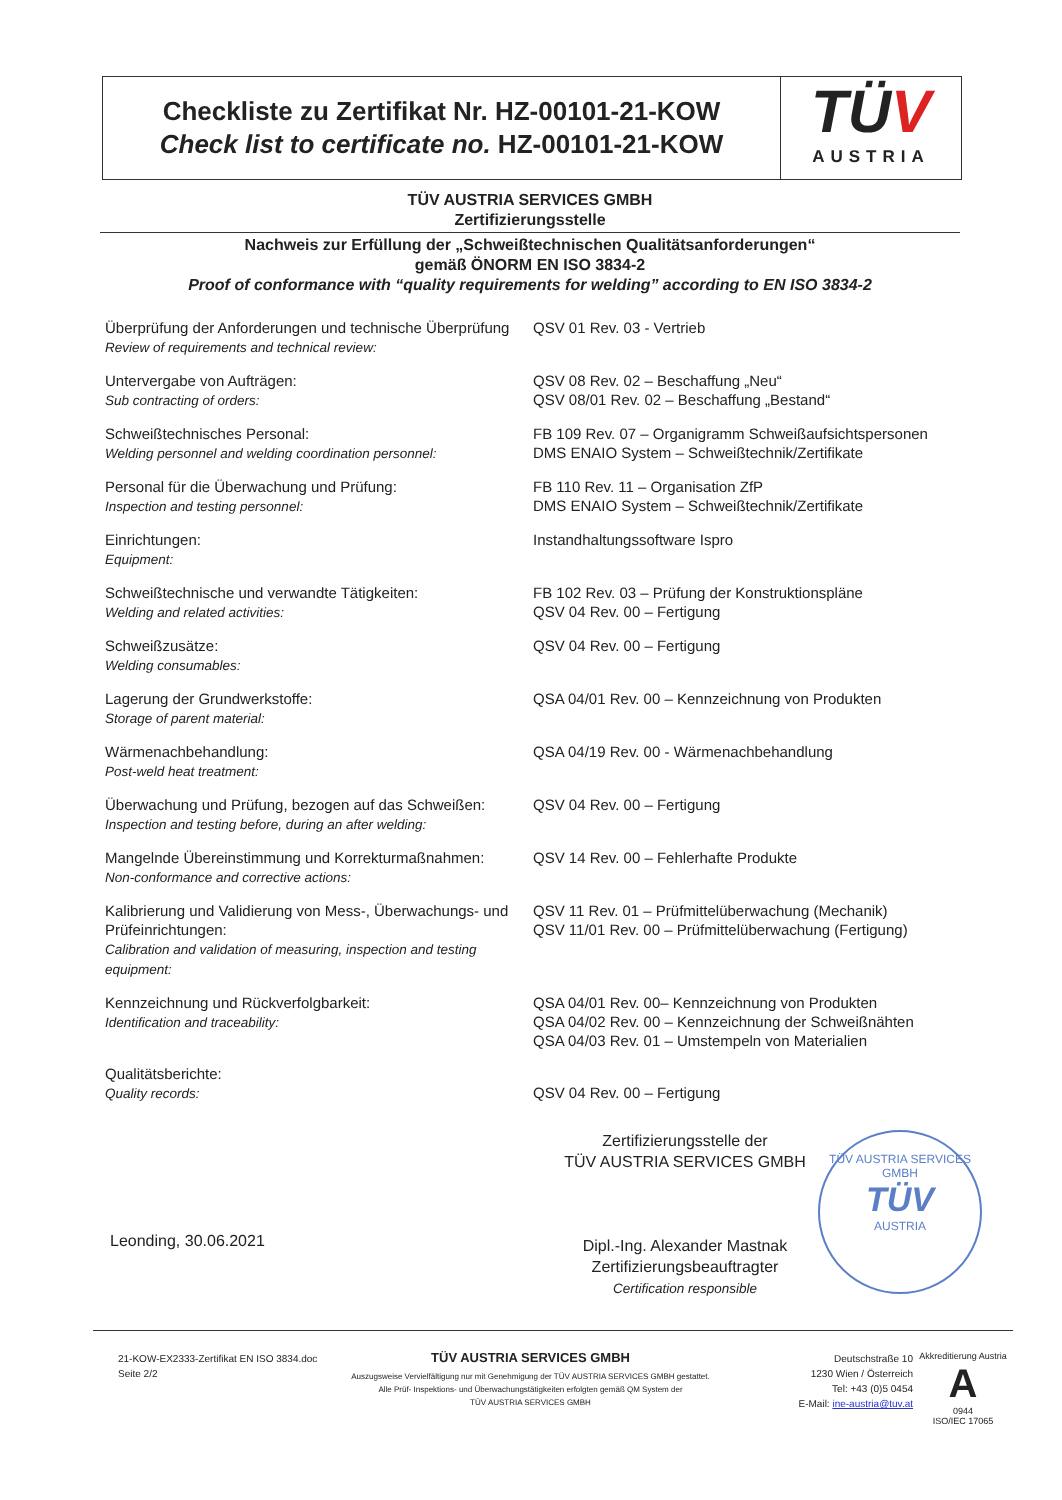Checkliste zu Zertifikat Nr. HZ-00101-21-KOW
Check list to certificate no. HZ-00101-21-KOW
TÜV
AUSTRIA
TÜV AUSTRIA SERVICES GMBH
Zertifizierungsstelle
Nachweis zur Erfüllung der „Schweißtechnischen Qualitätsanforderungen“
gemäß ÖNORM EN ISO 3834-2
Proof of conformance with “quality requirements for welding” according to EN ISO 3834-2
| Überprüfung der Anforderungen und technische Überprüfung Review of requirements and technical review: | QSV 01 Rev. 03 - Vertrieb |
| Untervergabe von Aufträgen: Sub contracting of orders: | QSV 08 Rev. 02 – Beschaffung „Neu“ QSV 08/01 Rev. 02 – Beschaffung „Bestand“ |
| Schweißtechnisches Personal: Welding personnel and welding coordination personnel: | FB 109 Rev. 07 – Organigramm Schweißaufsichtspersonen DMS ENAIO System – Schweißtechnik/Zertifikate |
| Personal für die Überwachung und Prüfung: Inspection and testing personnel: | FB 110 Rev. 11 – Organisation ZfP DMS ENAIO System – Schweißtechnik/Zertifikate |
| Einrichtungen: Equipment: | Instandhaltungssoftware Ispro |
| Schweißtechnische und verwandte Tätigkeiten: Welding and related activities: | FB 102 Rev. 03 – Prüfung der Konstruktionspläne QSV 04 Rev. 00 – Fertigung |
| Schweißzusätze: Welding consumables: | QSV 04 Rev. 00 – Fertigung |
| Lagerung der Grundwerkstoffe: Storage of parent material: | QSA 04/01 Rev. 00 – Kennzeichnung von Produkten |
| Wärmenachbehandlung: Post-weld heat treatment: | QSA 04/19 Rev. 00 - Wärmenachbehandlung |
| Überwachung und Prüfung, bezogen auf das Schweißen: Inspection and testing before, during an after welding: | QSV 04 Rev. 00 – Fertigung |
| Mangelnde Übereinstimmung und Korrekturmaßnahmen: Non-conformance and corrective actions: | QSV 14 Rev. 00 – Fehlerhafte Produkte |
| Kalibrierung und Validierung von Mess-, Überwachungs- und Prüfeinrichtungen: Calibration and validation of measuring, inspection and testing equipment: | QSV 11 Rev. 01 – Prüfmittelüberwachung (Mechanik) QSV 11/01 Rev. 00 – Prüfmittelüberwachung (Fertigung) |
| Kennzeichnung und Rückverfolgbarkeit: Identification and traceability: | QSA 04/01 Rev. 00– Kennzeichnung von Produkten QSA 04/02 Rev. 00 – Kennzeichnung der Schweißnähten QSA 04/03 Rev. 01 – Umstempeln von Materialien |
| Qualitätsberichte: Quality records: | QSV 04 Rev. 00 – Fertigung |
TÜV AUSTRIA SERVICES GMBH
TÜV
AUSTRIA
Zertifizierungsstelle der
TÜV AUSTRIA SERVICES GMBH
Dipl.-Ing. Alexander Mastnak
Zertifizierungsbeauftragter
Certification responsible
Leonding, 30.06.2021
21-KOW-EX2333-Zertifikat EN ISO 3834.doc
Seite 2/2
TÜV AUSTRIA SERVICES GMBH
Auszugsweise Vervielfältigung nur mit Genehmigung der TÜV AUSTRIA SERVICES GMBH gestattet.
Alle Prüf- Inspektions- und Überwachungstätigkeiten erfolgten gemäß QM System der
TÜV AUSTRIA SERVICES GMBH
Deutschstraße 10
1230 Wien / Österreich
Tel: +43 (0)5 0454
E-Mail: ine-austria@tuv.at
Akkreditierung Austria
A
0944
ISO/IEC 17065